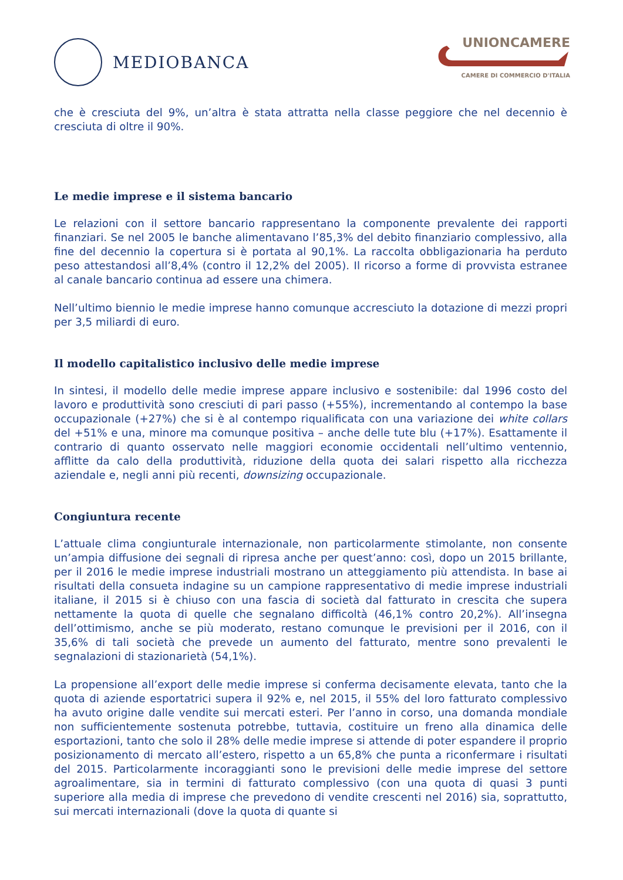MEDIOBANCA
UNIONCAMERE
CAMERE DI COMMERCIO D'ITALIA
che è cresciuta del 9%, un’altra è stata attratta nella classe peggiore che nel decennio è cresciuta di oltre il 90%.
Le medie imprese e il sistema bancario
Le relazioni con il settore bancario rappresentano la componente prevalente dei rapporti finanziari. Se nel 2005 le banche alimentavano l’85,3% del debito finanziario complessivo, alla fine del decennio la copertura si è portata al 90,1%. La raccolta obbligazionaria ha perduto peso attestandosi all’8,4% (contro il 12,2% del 2005). Il ricorso a forme di provvista estranee al canale bancario continua ad essere una chimera.
Nell’ultimo biennio le medie imprese hanno comunque accresciuto la dotazione di mezzi propri per 3,5 miliardi di euro.
Il modello capitalistico inclusivo delle medie imprese
In sintesi, il modello delle medie imprese appare inclusivo e sostenibile: dal 1996 costo del lavoro e produttività sono cresciuti di pari passo (+55%), incrementando al contempo la base occupazionale (+27%) che si è al contempo riqualificata con una variazione dei white collars del +51% e una, minore ma comunque positiva – anche delle tute blu (+17%). Esattamente il contrario di quanto osservato nelle maggiori economie occidentali nell’ultimo ventennio, afflitte da calo della produttività, riduzione della quota dei salari rispetto alla ricchezza aziendale e, negli anni più recenti, downsizing occupazionale.
Congiuntura recente
L’attuale clima congiunturale internazionale, non particolarmente stimolante, non consente un’ampia diffusione dei segnali di ripresa anche per quest’anno: così, dopo un 2015 brillante, per il 2016 le medie imprese industriali mostrano un atteggiamento più attendista. In base ai risultati della consueta indagine su un campione rappresentativo di medie imprese industriali italiane, il 2015 si è chiuso con una fascia di società dal fatturato in crescita che supera nettamente la quota di quelle che segnalano difficoltà (46,1% contro 20,2%). All’insegna dell’ottimismo, anche se più moderato, restano comunque le previsioni per il 2016, con il 35,6% di tali società che prevede un aumento del fatturato, mentre sono prevalenti le segnalazioni di stazionarietà (54,1%).
La propensione all’export delle medie imprese si conferma decisamente elevata, tanto che la quota di aziende esportatrici supera il 92% e, nel 2015, il 55% del loro fatturato complessivo ha avuto origine dalle vendite sui mercati esteri. Per l’anno in corso, una domanda mondiale non sufficientemente sostenuta potrebbe, tuttavia, costituire un freno alla dinamica delle esportazioni, tanto che solo il 28% delle medie imprese si attende di poter espandere il proprio posizionamento di mercato all’estero, rispetto a un 65,8% che punta a riconfermare i risultati del 2015. Particolarmente incoraggianti sono le previsioni delle medie imprese del settore agroalimentare, sia in termini di fatturato complessivo (con una quota di quasi 3 punti superiore alla media di imprese che prevedono di vendite crescenti nel 2016) sia, soprattutto, sui mercati internazionali (dove la quota di quante si